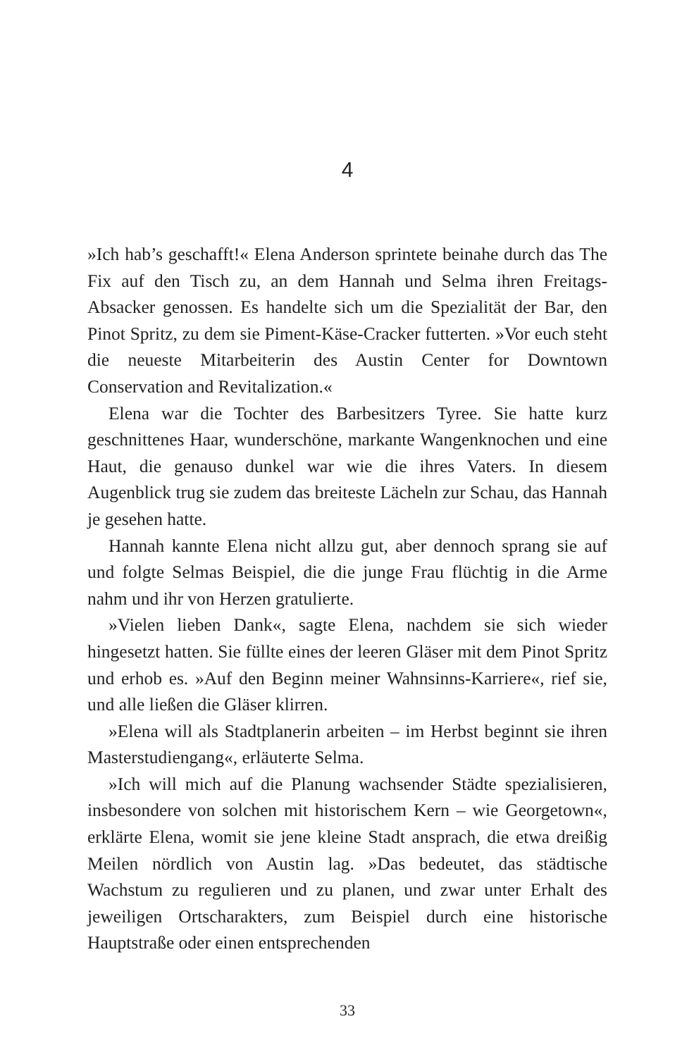4
»Ich hab’s geschafft!« Elena Anderson sprintete beinahe durch das The Fix auf den Tisch zu, an dem Hannah und Selma ihren Freitags-Absacker genossen. Es handelte sich um die Spezialität der Bar, den Pinot Spritz, zu dem sie Piment-Käse-Cracker futterten. »Vor euch steht die neueste Mitarbeiterin des Austin Center for Downtown Conservation and Revitalization.«
Elena war die Tochter des Barbesitzers Tyree. Sie hatte kurz geschnittenes Haar, wunderschöne, markante Wangenknochen und eine Haut, die genauso dunkel war wie die ihres Vaters. In diesem Augenblick trug sie zudem das breiteste Lächeln zur Schau, das Hannah je gesehen hatte.
Hannah kannte Elena nicht allzu gut, aber dennoch sprang sie auf und folgte Selmas Beispiel, die die junge Frau flüchtig in die Arme nahm und ihr von Herzen gratulierte.
»Vielen lieben Dank«, sagte Elena, nachdem sie sich wieder hingesetzt hatten. Sie füllte eines der leeren Gläser mit dem Pinot Spritz und erhob es. »Auf den Beginn meiner Wahnsinns-Karriere«, rief sie, und alle ließen die Gläser klirren.
»Elena will als Stadtplanerin arbeiten – im Herbst beginnt sie ihren Masterstudiengang«, erläuterte Selma.
»Ich will mich auf die Planung wachsender Städte spezialisieren, insbesondere von solchen mit historischem Kern – wie Georgetown«, erklärte Elena, womit sie jene kleine Stadt ansprach, die etwa dreißig Meilen nördlich von Austin lag. »Das bedeutet, das städtische Wachstum zu regulieren und zu planen, und zwar unter Erhalt des jeweiligen Ortscharakters, zum Beispiel durch eine historische Hauptstraße oder einen entsprechenden
33